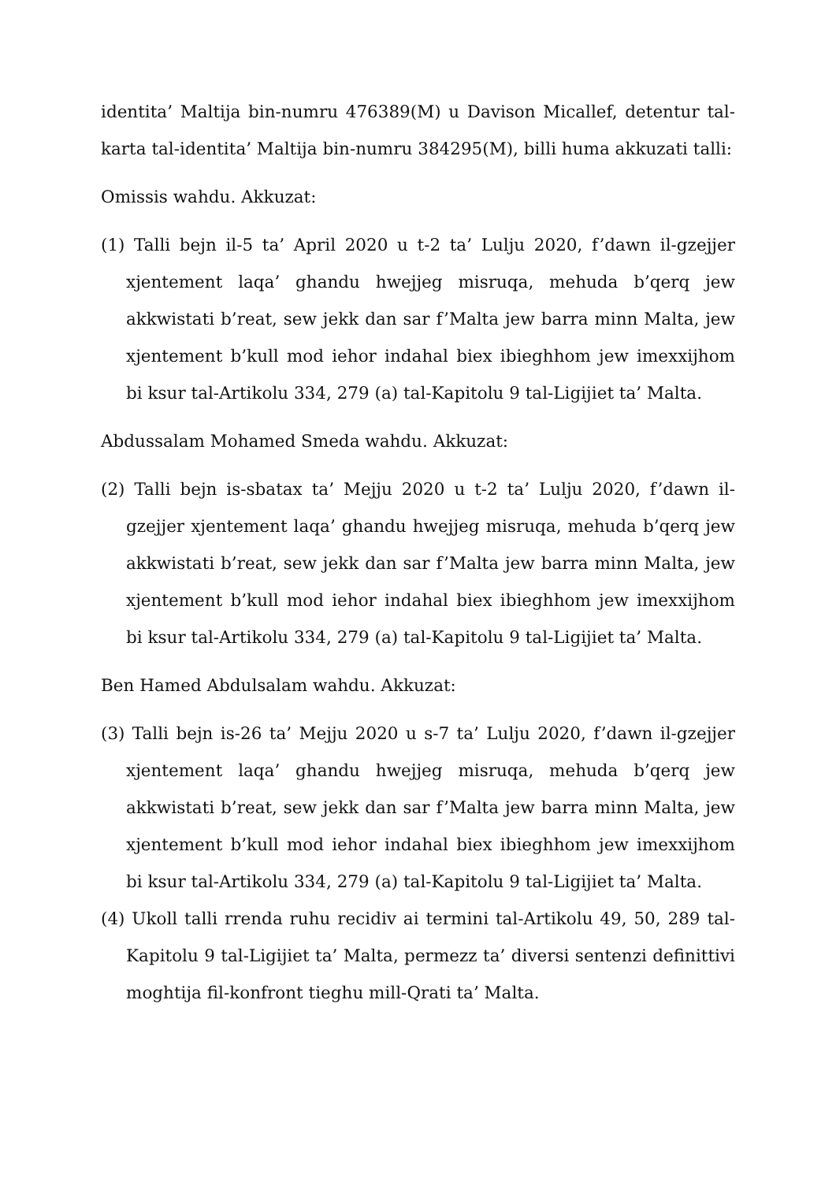identita’ Maltija bin-numru 476389(M) u Davison Micallef, detentur tal-karta tal-identita’ Maltija bin-numru 384295(M), billi huma akkuzati talli:
Omissis wahdu. Akkuzat:
(1) Talli bejn il-5 ta’ April 2020 u t-2 ta’ Lulju 2020, f’dawn il-gzejjer xjentement laqa’ ghandu hwejjeg misruqa, mehuda b’qerq jew akkwistati b’reat, sew jekk dan sar f’Malta jew barra minn Malta, jew xjentement b’kull mod iehor indahal biex ibieghhom jew imexxijhom bi ksur tal-Artikolu 334, 279 (a) tal-Kapitolu 9 tal-Ligijiet ta’ Malta.
Abdussalam Mohamed Smeda wahdu. Akkuzat:
(2) Talli bejn is-sbatax ta’ Mejju 2020 u t-2 ta’ Lulju 2020, f’dawn il-gzejjer xjentement laqa’ ghandu hwejjeg misruqa, mehuda b’qerq jew akkwistati b’reat, sew jekk dan sar f’Malta jew barra minn Malta, jew xjentement b’kull mod iehor indahal biex ibieghhom jew imexxijhom bi ksur tal-Artikolu 334, 279 (a) tal-Kapitolu 9 tal-Ligijiet ta’ Malta.
Ben Hamed Abdulsalam wahdu. Akkuzat:
(3) Talli bejn is-26 ta’ Mejju 2020 u s-7 ta’ Lulju 2020, f’dawn il-gzejjer xjentement laqa’ ghandu hwejjeg misruqa, mehuda b’qerq jew akkwistati b’reat, sew jekk dan sar f’Malta jew barra minn Malta, jew xjentement b’kull mod iehor indahal biex ibieghhom jew imexxijhom bi ksur tal-Artikolu 334, 279 (a) tal-Kapitolu 9 tal-Ligijiet ta’ Malta.
(4) Ukoll talli rrenda ruhu recidiv ai termini tal-Artikolu 49, 50, 289 tal-Kapitolu 9 tal-Ligijiet ta’ Malta, permezz ta’ diversi sentenzi definittivi moghtija fil-konfront tieghu mill-Qrati ta’ Malta.